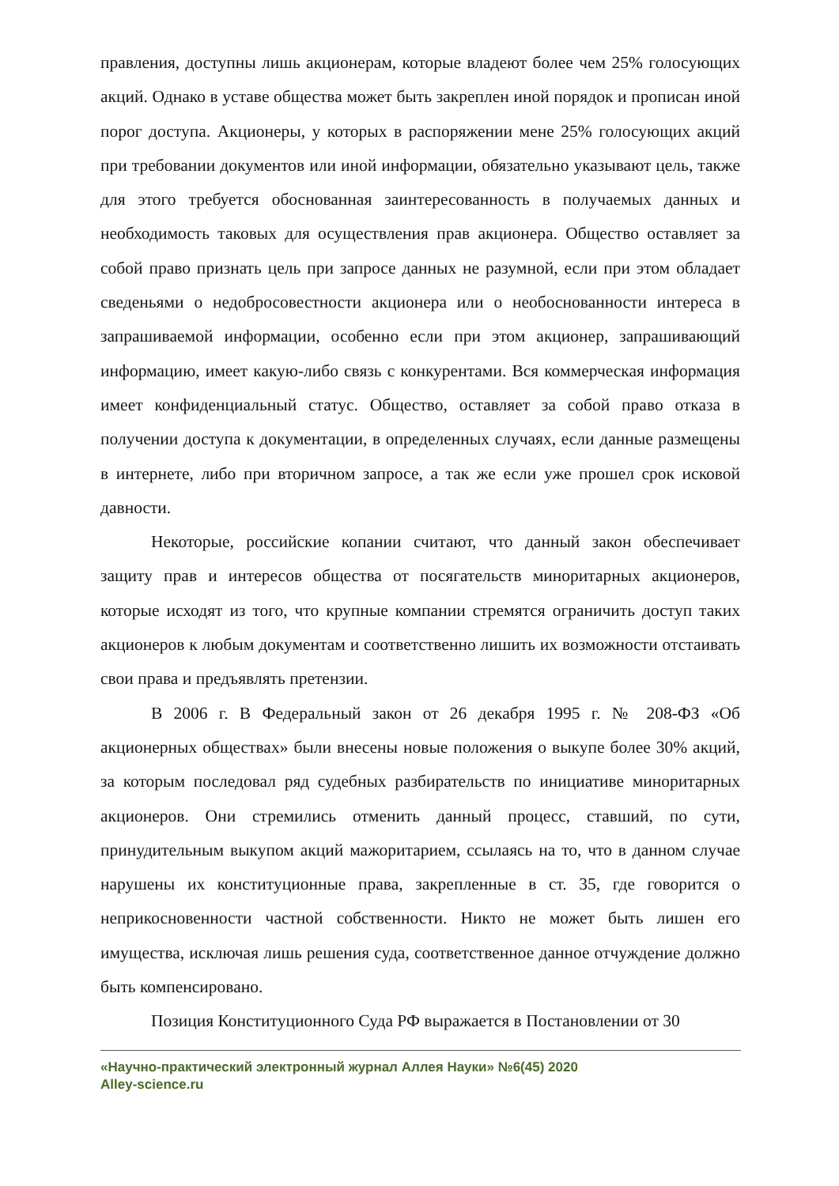правления, доступны лишь акционерам, которые владеют более чем 25% голосующих акций. Однако в уставе общества может быть закреплен иной порядок и прописан иной порог доступа. Акционеры, у которых в распоряжении мене 25% голосующих акций при требовании документов или иной информации, обязательно указывают цель, также для этого требуется обоснованная заинтересованность в получаемых данных и необходимость таковых для осуществления прав акционера. Общество оставляет за собой право признать цель при запросе данных не разумной, если при этом обладает сведеньями о недобросовестности акционера или о необоснованности интереса в запрашиваемой информации, особенно если при этом акционер, запрашивающий информацию, имеет какую-либо связь с конкурентами. Вся коммерческая информация имеет конфиденциальный статус. Общество, оставляет за собой право отказа в получении доступа к документации, в определенных случаях, если данные размещены в интернете, либо при вторичном запросе, а так же если уже прошел срок исковой давности.
Некоторые, российские копании считают, что данный закон обеспечивает защиту прав и интересов общества от посягательств миноритарных акционеров, которые исходят из того, что крупные компании стремятся ограничить доступ таких акционеров к любым документам и соответственно лишить их возможности отстаивать свои права и предъявлять претензии.
В 2006 г. В Федеральный закон от 26 декабря 1995 г. № 208-ФЗ «Об акционерных обществах» были внесены новые положения о выкупе более 30% акций, за которым последовал ряд судебных разбирательств по инициативе миноритарных акционеров. Они стремились отменить данный процесс, ставший, по сути, принудительным выкупом акций мажоритарием, ссылаясь на то, что в данном случае нарушены их конституционные права, закрепленные в ст. 35, где говорится о неприкосновенности частной собственности. Никто не может быть лишен его имущества, исключая лишь решения суда, соответственное данное отчуждение должно быть компенсировано.
Позиция Конституционного Суда РФ выражается в Постановлении от 30
«Научно-практический электронный журнал Аллея Науки» №6(45) 2020
Alley-science.ru